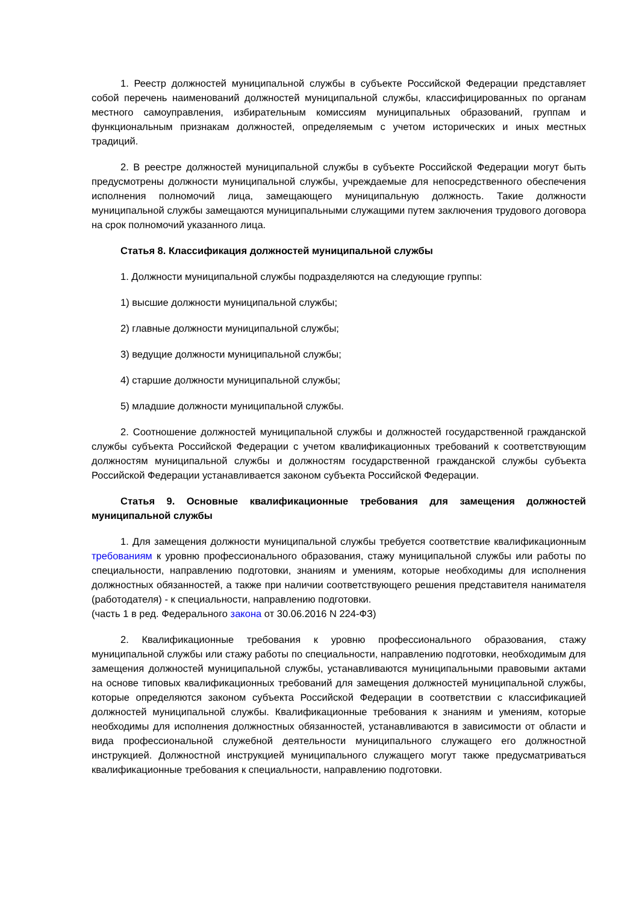1. Реестр должностей муниципальной службы в субъекте Российской Федерации представляет собой перечень наименований должностей муниципальной службы, классифицированных по органам местного самоуправления, избирательным комиссиям муниципальных образований, группам и функциональным признакам должностей, определяемым с учетом исторических и иных местных традиций.
2. В реестре должностей муниципальной службы в субъекте Российской Федерации могут быть предусмотрены должности муниципальной службы, учреждаемые для непосредственного обеспечения исполнения полномочий лица, замещающего муниципальную должность. Такие должности муниципальной службы замещаются муниципальными служащими путем заключения трудового договора на срок полномочий указанного лица.
Статья 8. Классификация должностей муниципальной службы
1. Должности муниципальной службы подразделяются на следующие группы:
1) высшие должности муниципальной службы;
2) главные должности муниципальной службы;
3) ведущие должности муниципальной службы;
4) старшие должности муниципальной службы;
5) младшие должности муниципальной службы.
2. Соотношение должностей муниципальной службы и должностей государственной гражданской службы субъекта Российской Федерации с учетом квалификационных требований к соответствующим должностям муниципальной службы и должностям государственной гражданской службы субъекта Российской Федерации устанавливается законом субъекта Российской Федерации.
Статья 9. Основные квалификационные требования для замещения должностей муниципальной службы
1. Для замещения должности муниципальной службы требуется соответствие квалификационным требованиям к уровню профессионального образования, стажу муниципальной службы или работы по специальности, направлению подготовки, знаниям и умениям, которые необходимы для исполнения должностных обязанностей, а также при наличии соответствующего решения представителя нанимателя (работодателя) - к специальности, направлению подготовки.
(часть 1 в ред. Федерального закона от 30.06.2016 N 224-ФЗ)
2. Квалификационные требования к уровню профессионального образования, стажу муниципальной службы или стажу работы по специальности, направлению подготовки, необходимым для замещения должностей муниципальной службы, устанавливаются муниципальными правовыми актами на основе типовых квалификационных требований для замещения должностей муниципальной службы, которые определяются законом субъекта Российской Федерации в соответствии с классификацией должностей муниципальной службы. Квалификационные требования к знаниям и умениям, которые необходимы для исполнения должностных обязанностей, устанавливаются в зависимости от области и вида профессиональной служебной деятельности муниципального служащего его должностной инструкцией. Должностной инструкцией муниципального служащего могут также предусматриваться квалификационные требования к специальности, направлению подготовки.